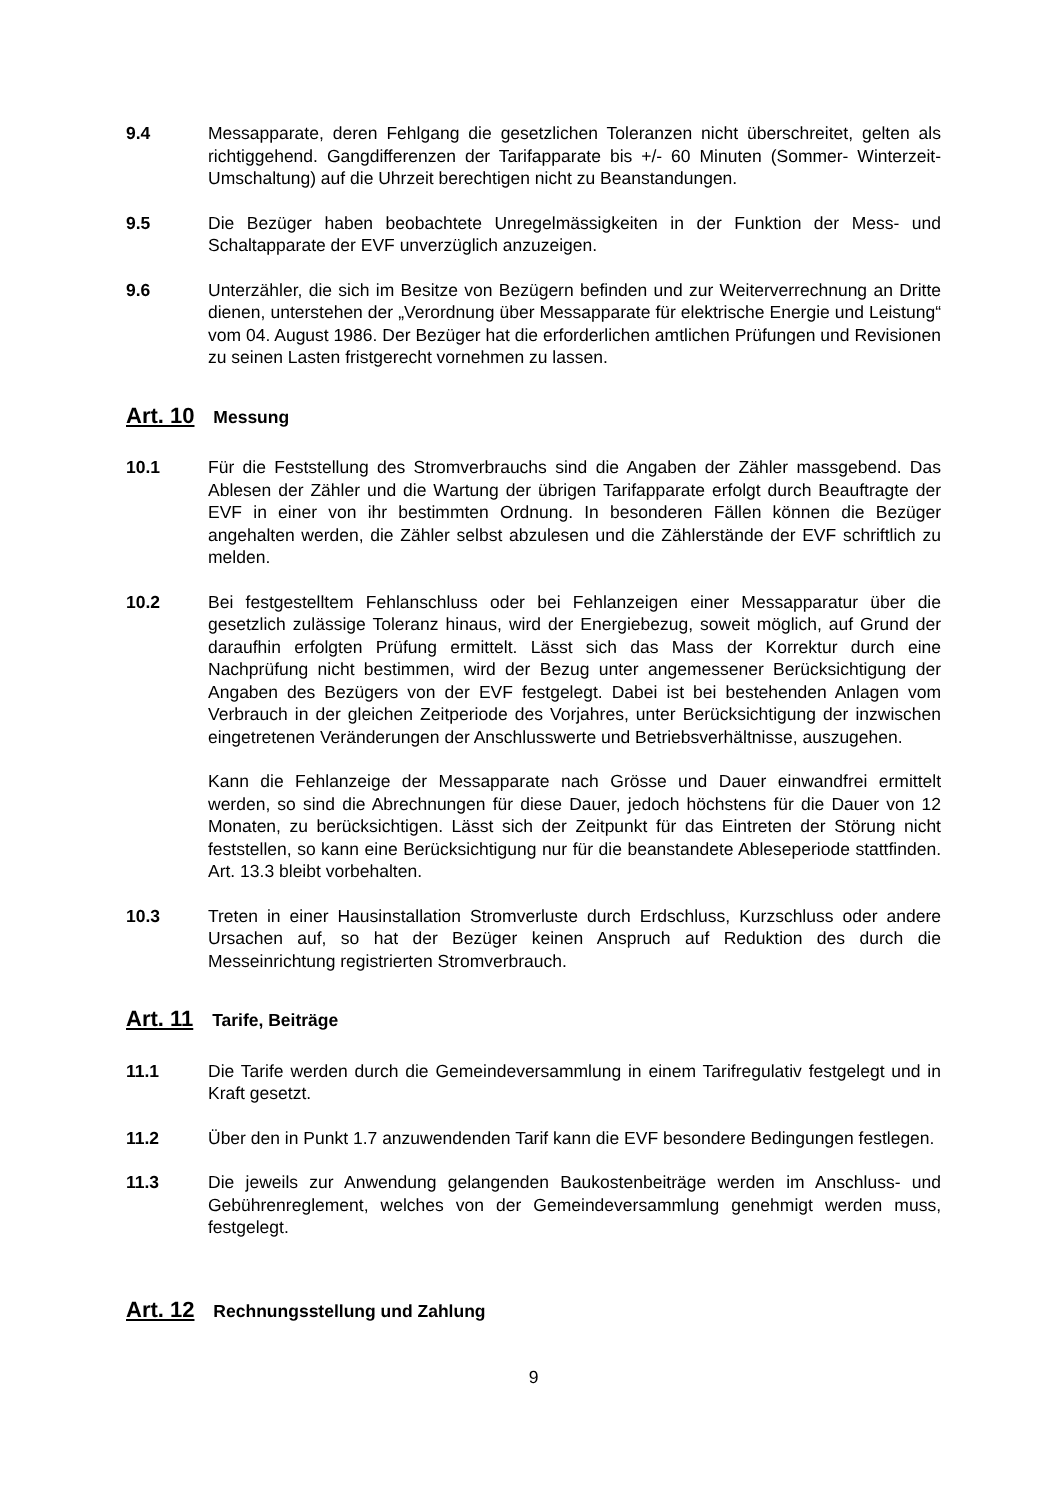9.4 Messapparate, deren Fehlgang die gesetzlichen Toleranzen nicht überschreitet, gelten als richtiggehend. Gangdifferenzen der Tarifapparate bis +/- 60 Minuten (Sommer- Winterzeit-Umschaltung) auf die Uhrzeit berechtigen nicht zu Beanstandungen.
9.5 Die Bezüger haben beobachtete Unregelmässigkeiten in der Funktion der Mess- und Schaltapparate der EVF unverzüglich anzuzeigen.
9.6 Unterzähler, die sich im Besitze von Bezügern befinden und zur Weiterverrechnung an Dritte dienen, unterstehen der „Verordnung über Messapparate für elektrische Energie und Leistung“ vom 04. August 1986. Der Bezüger hat die erforderlichen amtlichen Prüfungen und Revisionen zu seinen Lasten fristgerecht vornehmen zu lassen.
Art. 10 Messung
10.1 Für die Feststellung des Stromverbrauchs sind die Angaben der Zähler massgebend. Das Ablesen der Zähler und die Wartung der übrigen Tarifapparate erfolgt durch Beauftragte der EVF in einer von ihr bestimmten Ordnung. In besonderen Fällen können die Bezüger angehalten werden, die Zähler selbst abzulesen und die Zählerstände der EVF schriftlich zu melden.
10.2 Bei festgestelltem Fehlanschluss oder bei Fehlanzeigen einer Messapparatur über die gesetzlich zulässige Toleranz hinaus, wird der Energiebezug, soweit möglich, auf Grund der daraufhin erfolgten Prüfung ermittelt. Lässt sich das Mass der Korrektur durch eine Nachprüfung nicht bestimmen, wird der Bezug unter angemessener Berücksichtigung der Angaben des Bezügers von der EVF festgelegt. Dabei ist bei bestehenden Anlagen vom Verbrauch in der gleichen Zeitperiode des Vorjahres, unter Berücksichtigung der inzwischen eingetretenen Veränderungen der Anschlusswerte und Betriebsverhältnisse, auszugehen.
Kann die Fehlanzeige der Messapparate nach Grösse und Dauer einwandfrei ermittelt werden, so sind die Abrechnungen für diese Dauer, jedoch höchstens für die Dauer von 12 Monaten, zu berücksichtigen. Lässt sich der Zeitpunkt für das Eintreten der Störung nicht feststellen, so kann eine Berücksichtigung nur für die beanstandete Ableseperiode stattfinden. Art. 13.3 bleibt vorbehalten.
10.3 Treten in einer Hausinstallation Stromverluste durch Erdschluss, Kurzschluss oder andere Ursachen auf, so hat der Bezüger keinen Anspruch auf Reduktion des durch die Messeinrichtung registrierten Stromverbrauch.
Art. 11 Tarife, Beiträge
11.1 Die Tarife werden durch die Gemeindeversammlung in einem Tarifregulativ festgelegt und in Kraft gesetzt.
11.2 Über den in Punkt 1.7 anzuwendenden Tarif kann die EVF besondere Bedingungen festlegen.
11.3 Die jeweils zur Anwendung gelangenden Baukostenbeiträge werden im Anschluss- und Gebührenreglement, welches von der Gemeindeversammlung genehmigt werden muss, festgelegt.
Art. 12 Rechnungsstellung und Zahlung
9